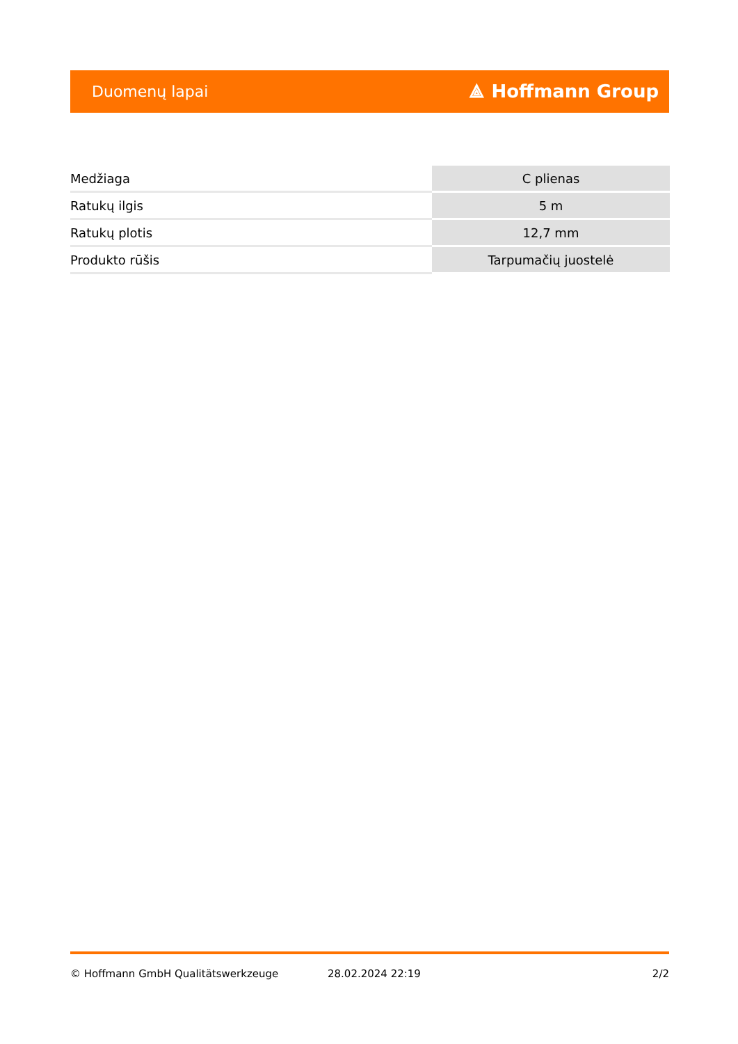Duomenų lapai ⟁ Hoffmann Group
| Medžiaga | C plienas |
| Ratukų ilgis | 5 m |
| Ratukų plotis | 12,7 mm |
| Produkto rūšis | Tarpumačių juostelė |
© Hoffmann GmbH Qualitätswerkzeuge 28.02.2024 22:19 2/2